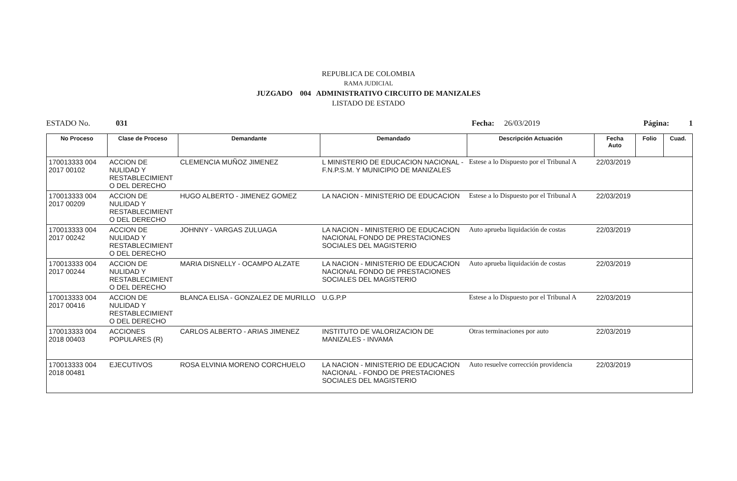REPUBLICA DE COLOMBIA
RAMA JUDICIAL
JUZGADO 004 ADMINISTRATIVO CIRCUITO DE MANIZALES
LISTADO DE ESTADO
ESTADO No. 031 Fecha: 26/03/2019 Página: 1
| No Proceso | Clase de Proceso | Demandante | Demandado | Descripción Actuación | Fecha Auto | Folio | Cuad. |
| --- | --- | --- | --- | --- | --- | --- | --- |
| 170013333 004 2017 00102 | ACCION DE NULIDAD Y RESTABLECIMIENT O DEL DERECHO | CLEMENCIA MUÑOZ JIMENEZ | L MINISTERIO DE EDUCACION NACIONAL - F.N.P.S.M. Y MUNICIPIO DE MANIZALES | Estese a lo Dispuesto por el Tribunal A | 22/03/2019 | | |
| 170013333 004 2017 00209 | ACCION DE NULIDAD Y RESTABLECIMIENT O DEL DERECHO | HUGO ALBERTO - JIMENEZ GOMEZ | LA NACION - MINISTERIO DE EDUCACION | Estese a lo Dispuesto por el Tribunal A | 22/03/2019 | | |
| 170013333 004 2017 00242 | ACCION DE NULIDAD Y RESTABLECIMIENT O DEL DERECHO | JOHNNY - VARGAS ZULUAGA | LA NACION - MINISTERIO DE EDUCACION NACIONAL FONDO DE PRESTACIONES SOCIALES DEL MAGISTERIO | Auto aprueba liquidación de costas | 22/03/2019 | | |
| 170013333 004 2017 00244 | ACCION DE NULIDAD Y RESTABLECIMIENT O DEL DERECHO | MARIA DISNELLY - OCAMPO ALZATE | LA NACION - MINISTERIO DE EDUCACION NACIONAL FONDO DE PRESTACIONES SOCIALES DEL MAGISTERIO | Auto aprueba liquidación de costas | 22/03/2019 | | |
| 170013333 004 2017 00416 | ACCION DE NULIDAD Y RESTABLECIMIENT O DEL DERECHO | BLANCA ELISA - GONZALEZ DE MURILLO | U.G.P.P | Estese a lo Dispuesto por el Tribunal A | 22/03/2019 | | |
| 170013333 004 2018 00403 | ACCIONES POPULARES (R) | CARLOS ALBERTO - ARIAS JIMENEZ | INSTITUTO DE VALORIZACION DE MANIZALES - INVAMA | Otras terminaciones por auto | 22/03/2019 | | |
| 170013333 004 2018 00481 | EJECUTIVOS | ROSA ELVINIA MORENO CORCHUELO | LA NACION - MINISTERIO DE EDUCACION NACIONAL - FONDO DE PRESTACIONES SOCIALES DEL MAGISTERIO | Auto resuelve corrección providencia | 22/03/2019 | | |